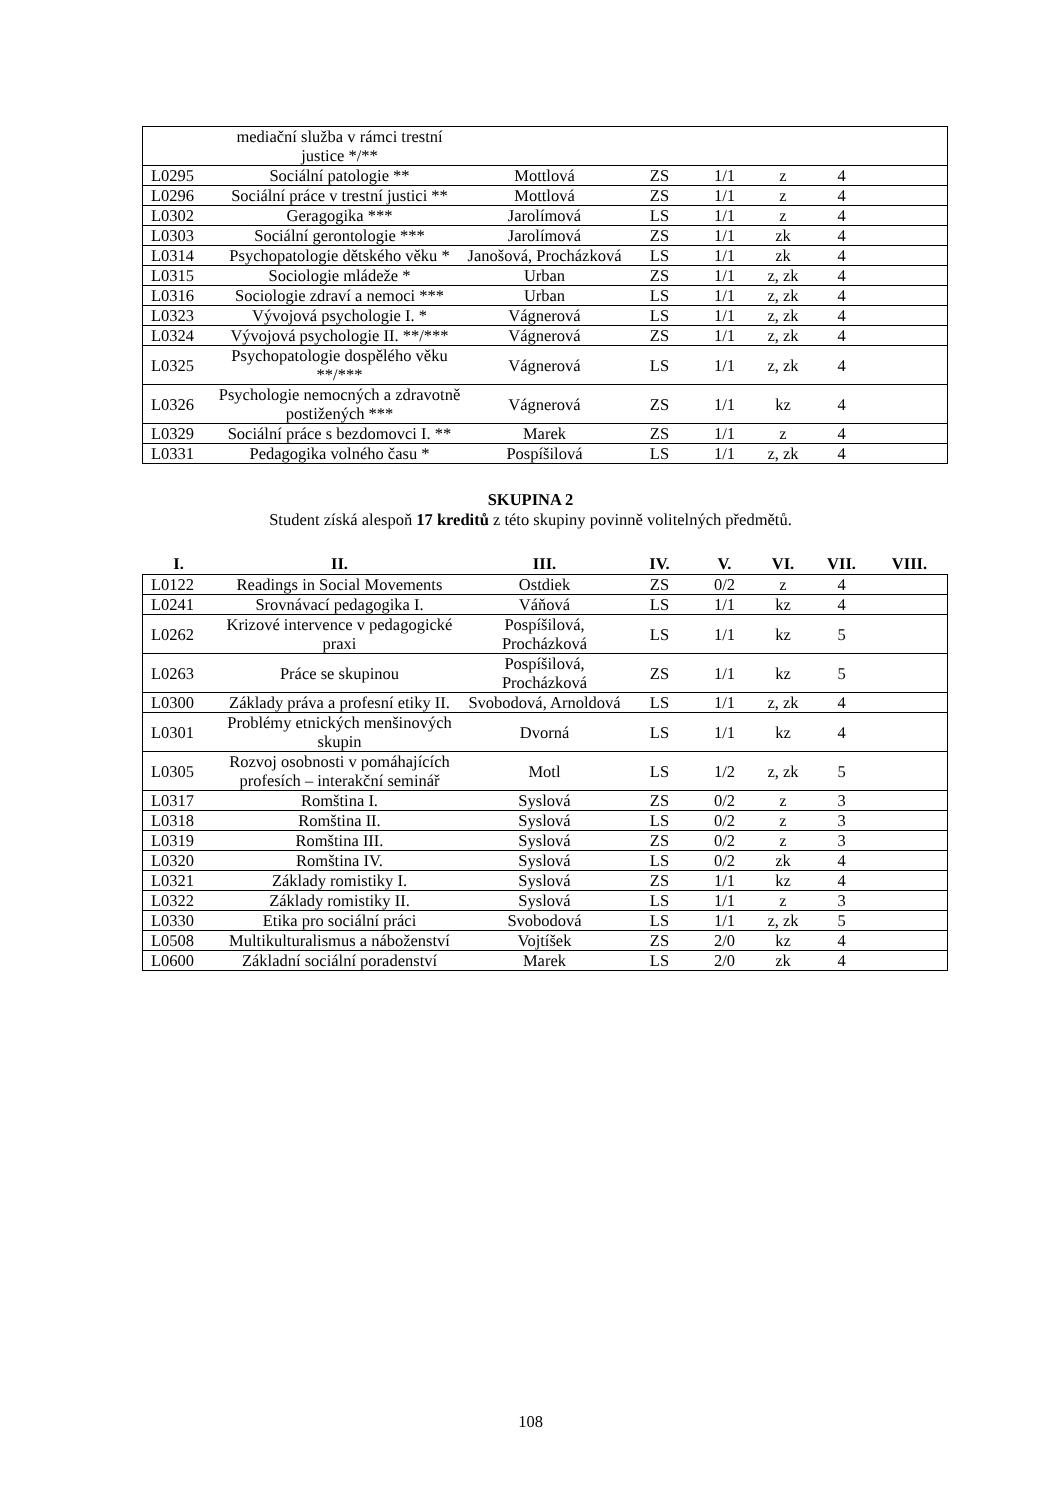| | mediační služba v rámci trestní justice */** | | | | | | |
| L0295 | Sociální patologie ** | Mottlová | ZS | 1/1 | z | 4 | |
| L0296 | Sociální práce v trestní justici ** | Mottlová | ZS | 1/1 | z | 4 | |
| L0302 | Geragogika *** | Jarolímová | LS | 1/1 | z | 4 | |
| L0303 | Sociální gerontologie *** | Jarolímová | ZS | 1/1 | zk | 4 | |
| L0314 | Psychopatologie dětského věku * | Janošová, Procházková | LS | 1/1 | zk | 4 | |
| L0315 | Sociologie mládeže * | Urban | ZS | 1/1 | z, zk | 4 | |
| L0316 | Sociologie zdraví a nemoci *** | Urban | LS | 1/1 | z, zk | 4 | |
| L0323 | Vývojová psychologie I. * | Vágnerová | LS | 1/1 | z, zk | 4 | |
| L0324 | Vývojová psychologie II. **/*** | Vágnerová | ZS | 1/1 | z, zk | 4 | |
| L0325 | Psychopatologie dospělého věku **/*** | Vágnerová | LS | 1/1 | z, zk | 4 | |
| L0326 | Psychologie nemocných a zdravotně postižených *** | Vágnerová | ZS | 1/1 | kz | 4 | |
| L0329 | Sociální práce s bezdomovci I. ** | Marek | ZS | 1/1 | z | 4 | |
| L0331 | Pedagogika volného času * | Pospíšilová | LS | 1/1 | z, zk | 4 | |
SKUPINA 2
Student získá alespoň 17 kreditů z této skupiny povinně volitelných předmětů.
| I. | II. | III. | IV. | V. | VI. | VII. | VIII. |
| --- | --- | --- | --- | --- | --- | --- | --- |
| L0122 | Readings in Social Movements | Ostdiek | ZS | 0/2 | z | 4 | |
| L0241 | Srovnávací pedagogika I. | Váňová | LS | 1/1 | kz | 4 | |
| L0262 | Krizové intervence v pedagogické praxi | Pospíšilová, Procházková | LS | 1/1 | kz | 5 | |
| L0263 | Práce se skupinou | Pospíšilová, Procházková | ZS | 1/1 | kz | 5 | |
| L0300 | Základy práva a profesní etiky II. | Svobodová, Arnoldová | LS | 1/1 | z, zk | 4 | |
| L0301 | Problémy etnických menšinových skupin | Dvorná | LS | 1/1 | kz | 4 | |
| L0305 | Rozvoj osobnosti v pomáhajících profesích – interakční seminář | Motl | LS | 1/2 | z, zk | 5 | |
| L0317 | Romština I. | Syslová | ZS | 0/2 | z | 3 | |
| L0318 | Romština II. | Syslová | LS | 0/2 | z | 3 | |
| L0319 | Romština III. | Syslová | ZS | 0/2 | z | 3 | |
| L0320 | Romština IV. | Syslová | LS | 0/2 | zk | 4 | |
| L0321 | Základy romistiky I. | Syslová | ZS | 1/1 | kz | 4 | |
| L0322 | Základy romistiky II. | Syslová | LS | 1/1 | z | 3 | |
| L0330 | Etika pro sociální práci | Svobodová | LS | 1/1 | z, zk | 5 | |
| L0508 | Multikulturalismus a náboženství | Vojtíšek | ZS | 2/0 | kz | 4 | |
| L0600 | Základní sociální poradenství | Marek | LS | 2/0 | zk | 4 | |
108